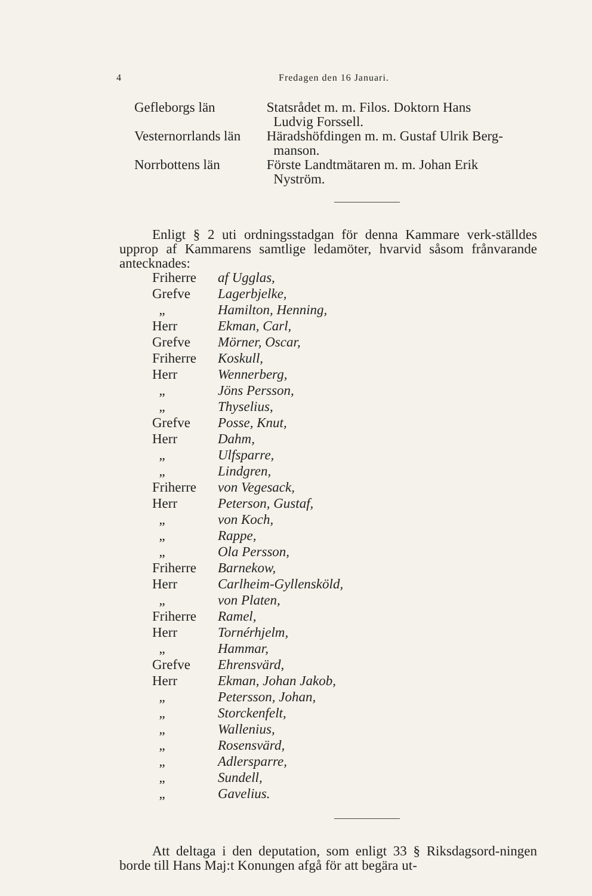4 Fredagen den 16 Januari.
Gefleborgs län Statsrådet m. m. Filos. Doktorn Hans
Ludvig Forssell.
Vesternorrlands län
Häradshöfdingen m. m. Gustaf Ulrik Berg-
manson.
Norrbottens län Förste Landtmätaren m. m. Johan Erik
Nyström.
Enligt § 2 uti ordningsstadgan för denna Kammare verk-ställdes upprop af Kammarens samtlige ledamöter, hvarvid såsom frånvarande antecknades:
Friherre af Ugglas,
Grefve Lagerbjelke,
„ Hamilton, Henning,
Herr Ekman, Carl,
Grefve Mörner, Oscar,
Friherre Koskull,
Herr Wennerberg,
„ Jöns Persson,
„ Thyselius,
Grefve Posse, Knut,
Herr Dahm,
„ Ulfsparre,
„ Lindgren,
Friherre von Vegesack,
Herr Peterson, Gustaf,
„ von Koch,
„ Rappe,
„ Ola Persson,
Friherre Barnekow,
Herr Carlheim-Gyllensköld,
„ von Platen,
Friherre Ramel,
Herr Tornérhjelm,
„ Hammar,
Grefve Ehrensvärd,
Herr Ekman, Johan Jakob,
„ Petersson, Johan,
„ Storckenfelt,
„ Wallenius,
„ Rosensvärd,
„ Adlersparre,
„ Sundell,
„ Gavelius.
Att deltaga i den deputation, som enligt 33 § Riksdagsord-ningen borde till Hans Maj:t Konungen afgå för att begära ut-